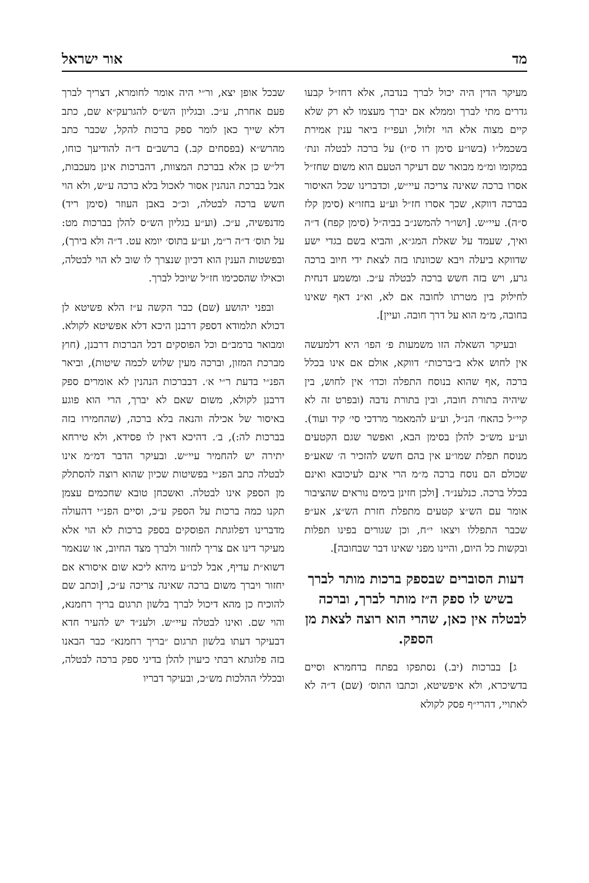מד אור ישראל
מעיקר הדין היה יכול לברך בנדבה, אלא דחז״ל קבעו גדרים מתי לברך וממלא אם יברך מעצמו לא רק שלא קיים מצוה אלא הוי זלזול, ועפי״ז ביאר ענין אמירת בשכמל״ו (בשו״ע סימן רו ס״ו) על ברכה לבטלה ונת׳ במקומו ומ״מ מבואר שם דעיקר הטעם הוא משום שחז״ל אסרו ברכה שאינה צריכה עיי״ש, וכדברינו שכל האיסור בברכה דווקא, שכך אסרו חז״ל וע״ע בחזו״א (סימן קלז ס״ה). עיי״ש. [ושו״ר להמשנ״ב בביה״ל (סימן קפח) ד״ה ואיך, שעמד על שאלת המג״א, והביא בשם בגדי ישע שדווקא ביעלה ויבא שכוונתו בזה לצאת ידי חיוב ברכה גרע, ויש בזה חשש ברכה לבטלה ע״כ. ומשמע דנחית לחילוק בין מטרתו לחובה אם לא, וא״נ דאף שאינו בחובה, מ״מ הוא על דרך חובה. ועיין].
ובעיקר השאלה הזו משמעות פ׳ הפו׳ היא דלמעשה אין לחוש אלא ב״ברכות״ דווקא, אולם אם אינו בכלל ברכה ,אף שהוא בנוסח התפלה וכדו׳ אין לחוש, בין שיהיה בתורת חובה, ובין בתורת נדבה (ובפרט זה לא קיי״ל כהאח׳ הנ״ל, וע״ע להמאמר מרדכי סי׳ קיד ועוד). וע״ע מש״כ להלן בסימן הבא, ואפשר שגם הקטעים מנוסח תפלת שמו״ע אין בהם חשש להזכיר ה׳ שאע״פ שכולם הם נוסח ברכה מ״מ הרי אינם לעיכובא ואינם בכלל ברכה. כנלענ״ד. [ולכן חזינן בימים נוראים שהציבור אומר עם הש״צ קטעים מתפלת חזרת הש״צ, אע״פ שכבר התפללו ויצאו י״ח, וכן שגורים בפינו תפלות ובקשות כל היום, והיינו מפני שאינו דבר שבחובה].
דעות הסוברים שבספק ברכות מותר לברך בשיש לו ספק ה״ז מותר לברך, וברכה לבטלה אין כאן, שהרי הוא רוצה לצאת מן הספק.
ג] בברכות (יב.) נסתפקו בפתח בדחמרא וסיים בדשיכרא, ולא איפשיטא, וכתבו התוס׳ (שם) ד״ה לא לאתויי, דהרי״ף פסק לקולא
שבכל אופן יצא, ור״י היה אומר לחומרא, דצריך לברך פעם אחרת, ע״כ. ובגליון הש״ס להגרעק״א שם, כתב דלא שייך כאן לומר ספק ברכות להקל, שכבר כתב מהרש״א (בפסחים קב.) ברשב״ם ד״ה להודיעך כוחו, דל״ש כן אלא בברכת המצוות, דהברכות אינן מעכבות, אבל בברכת הנהנין אסור לאכול בלא ברכה ע״ש, ולא הוי חשש ברכה לבטלה, וכ״כ באבן העוזר (סימן ריד) מדנפשיה, ע״כ. (וע״ע בגליון הש״ס להלן בברכות מט: על תוס׳ ד״ה ר״מ, וע״ע בתוס׳ יומא עט. ד״ה ולא בירך), ובפשטות הענין הוא דכיון שנצרך לו שוב לא הוי לבטלה, וכאילו שהסכימו חז״ל שיוכל לברך.
ובפני יהושע (שם) כבר הקשה ע״ז הלא פשיטא לן דכולא תלמודא דספק דרבנן היכא דלא אפשיטא לקולא. ומבואר ברמב״ם וכל הפוסקים דכל הברכות דרבנן, (חוץ מברכת המזון, וברכה מעין שלוש לכמה שיטות), וביאר הפנ״י בדעת ר״י א׳. דבברכות הנהנין לא אומרים ספק דרבנן לקולא, משום שאם לא יברך, הרי הוא פוגע באיסור של אכילה והנאה בלא ברכה, (שהחמירו בזה בברכות לה:), ב׳. דהיכא דאין לו פסידא, ולא טירחא יתירה יש להחמיר עיי״ש. ובעיקר הדבר דמ״מ אינו לבטלה כתב הפנ״י בפשיטות שכיון שהוא רוצה להסתלק מן הספק אינו לבטלה. ואשכחן טובא שחכמים עצמן תקנו כמה ברכות על הספק ע״כ, וסיים הפנ״י דהעולה מדברינו דפלוגתת הפוסקים בספק ברכות לא הוי אלא מעיקר דינו אם צריך לחזור ולברך מצד החיוב, או שנאמר דשוא״ת עדיף, אבל לכו״ע מיהא ליכא שום איסורא אם יחזור ויברך משום ברכה שאינה צריכה ע״כ, [וכתב שם להוכיח כן מהא דיכול לברך בלשון תרגום בריך רחמנא, והוי שם. ואינו לבטלה עיי״ש. ולענ״ד יש להעיר חדא דבעיקר דעתו בלשון תרגום ״בריך רחמנא״ כבר הבאנו בזה פלוגתא רבתי כיעוין להלן בדיני ספק ברכה לבטלה, ובכללי ההלכות מש״כ, ובעיקר דבריו